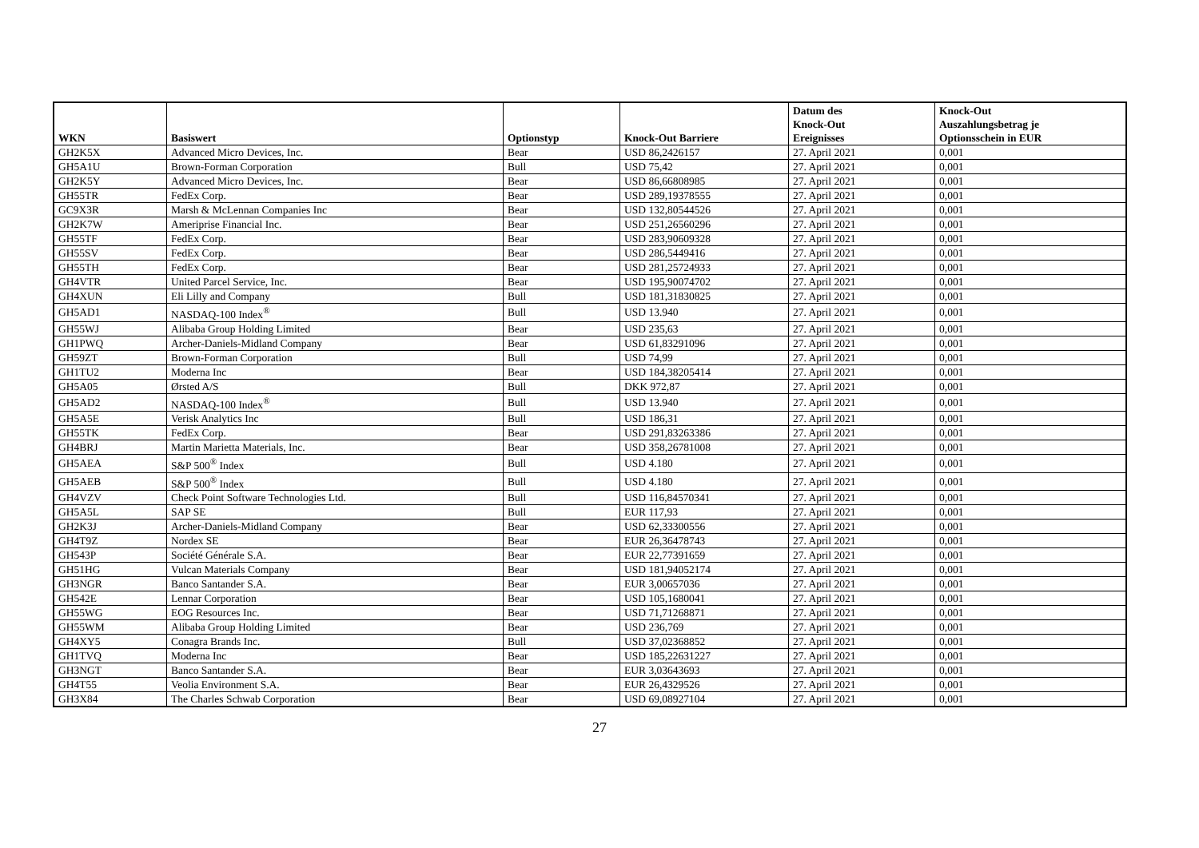| WKN | Basiswert | Optionstyp | Knock-Out Barriere | Datum des Knock-Out Ereignisses | Knock-Out Auszahlungsbetrag je Optionsschein in EUR |
| --- | --- | --- | --- | --- | --- |
| GH2K5X | Advanced Micro Devices, Inc. | Bear | USD 86,2426157 | 27. April 2021 | 0,001 |
| GH5A1U | Brown-Forman Corporation | Bull | USD 75,42 | 27. April 2021 | 0,001 |
| GH2K5Y | Advanced Micro Devices, Inc. | Bear | USD 86,66808985 | 27. April 2021 | 0,001 |
| GH55TR | FedEx Corp. | Bear | USD 289,19378555 | 27. April 2021 | 0,001 |
| GC9X3R | Marsh & McLennan Companies Inc | Bear | USD 132,80544526 | 27. April 2021 | 0,001 |
| GH2K7W | Ameriprise Financial Inc. | Bear | USD 251,26560296 | 27. April 2021 | 0,001 |
| GH55TF | FedEx Corp. | Bear | USD 283,90609328 | 27. April 2021 | 0,001 |
| GH55SV | FedEx Corp. | Bear | USD 286,5449416 | 27. April 2021 | 0,001 |
| GH55TH | FedEx Corp. | Bear | USD 281,25724933 | 27. April 2021 | 0,001 |
| GH4VTR | United Parcel Service, Inc. | Bear | USD 195,90074702 | 27. April 2021 | 0,001 |
| GH4XUN | Eli Lilly and Company | Bull | USD 181,31830825 | 27. April 2021 | 0,001 |
| GH5AD1 | NASDAQ-100 Index<sup>®</sup> | Bull | USD 13.940 | 27. April 2021 | 0,001 |
| GH55WJ | Alibaba Group Holding Limited | Bear | USD 235,63 | 27. April 2021 | 0,001 |
| GH1PWQ | Archer-Daniels-Midland Company | Bear | USD 61,83291096 | 27. April 2021 | 0,001 |
| GH59ZT | Brown-Forman Corporation | Bull | USD 74,99 | 27. April 2021 | 0,001 |
| GH1TU2 | Moderna Inc | Bear | USD 184,38205414 | 27. April 2021 | 0,001 |
| GH5A05 | Ørsted A/S | Bull | DKK 972,87 | 27. April 2021 | 0,001 |
| GH5AD2 | NASDAQ-100 Index<sup>®</sup> | Bull | USD 13.940 | 27. April 2021 | 0,001 |
| GH5A5E | Verisk Analytics Inc | Bull | USD 186,31 | 27. April 2021 | 0,001 |
| GH55TK | FedEx Corp. | Bear | USD 291,83263386 | 27. April 2021 | 0,001 |
| GH4BRJ | Martin Marietta Materials, Inc. | Bear | USD 358,26781008 | 27. April 2021 | 0,001 |
| GH5AEA | S&P 500<sup>®</sup> Index | Bull | USD 4.180 | 27. April 2021 | 0,001 |
| GH5AEB | S&P 500<sup>®</sup> Index | Bull | USD 4.180 | 27. April 2021 | 0,001 |
| GH4VZV | Check Point Software Technologies Ltd. | Bull | USD 116,84570341 | 27. April 2021 | 0,001 |
| GH5A5L | SAP SE | Bull | EUR 117,93 | 27. April 2021 | 0,001 |
| GH2K3J | Archer-Daniels-Midland Company | Bear | USD 62,33300556 | 27. April 2021 | 0,001 |
| GH4T9Z | Nordex SE | Bear | EUR 26,36478743 | 27. April 2021 | 0,001 |
| GH543P | Société Générale S.A. | Bear | EUR 22,77391659 | 27. April 2021 | 0,001 |
| GH51HG | Vulcan Materials Company | Bear | USD 181,94052174 | 27. April 2021 | 0,001 |
| GH3NGR | Banco Santander S.A. | Bear | EUR 3,00657036 | 27. April 2021 | 0,001 |
| GH542E | Lennar Corporation | Bear | USD 105,1680041 | 27. April 2021 | 0,001 |
| GH55WG | EOG Resources Inc. | Bear | USD 71,71268871 | 27. April 2021 | 0,001 |
| GH55WM | Alibaba Group Holding Limited | Bear | USD 236,769 | 27. April 2021 | 0,001 |
| GH4XY5 | Conagra Brands Inc. | Bull | USD 37,02368852 | 27. April 2021 | 0,001 |
| GH1TVQ | Moderna Inc | Bear | USD 185,22631227 | 27. April 2021 | 0,001 |
| GH3NGT | Banco Santander S.A. | Bear | EUR 3,03643693 | 27. April 2021 | 0,001 |
| GH4T55 | Veolia Environment S.A. | Bear | EUR 26,4329526 | 27. April 2021 | 0,001 |
| GH3X84 | The Charles Schwab Corporation | Bear | USD 69,08927104 | 27. April 2021 | 0,001 |
27